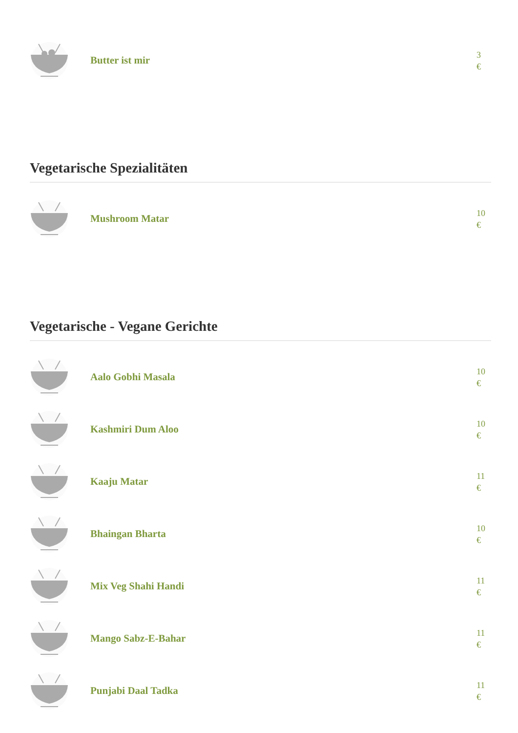Butter ist mir
3
€
Vegetarische Spezialitäten
Mushroom Matar
10
€
Vegetarische - Vegane Gerichte
Aalo Gobhi Masala
10
€
Kashmiri Dum Aloo
10
€
Kaaju Matar
11
€
Bhaingan Bharta
10
€
Mix Veg Shahi Handi
11
€
Mango Sabz-E-Bahar
11
€
Punjabi Daal Tadka
11
€